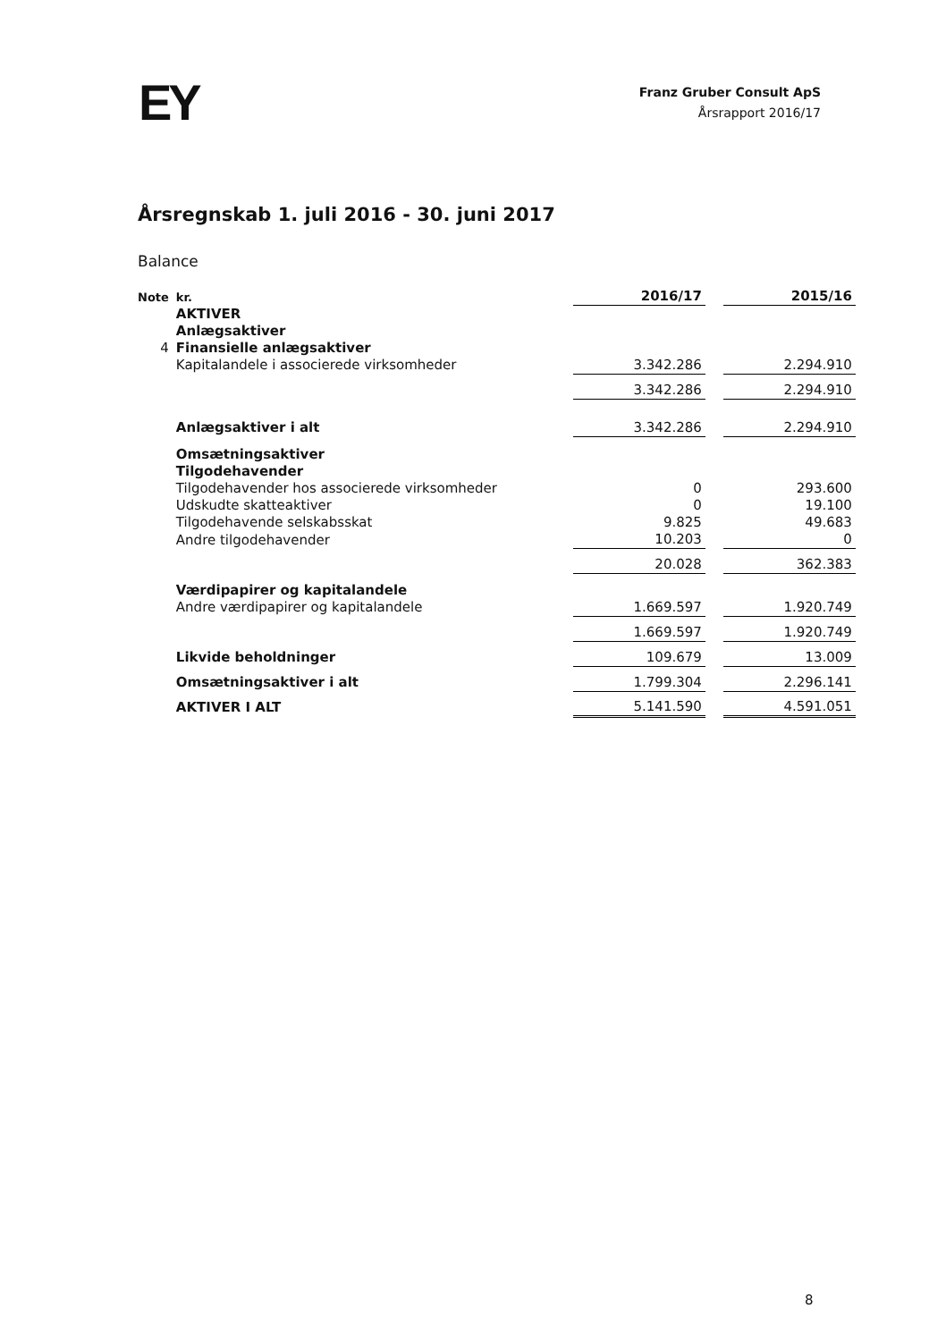EY
Franz Gruber Consult ApS
Årsrapport 2016/17
Årsregnskab 1. juli 2016 - 30. juni 2017
Balance
| Note | kr. | 2016/17 | | 2015/16 |
| | AKTIVER | | | |
| | Anlægsaktiver | | | |
| 4 | Finansielle anlægsaktiver | | | |
| | Kapitalandele i associerede virksomheder | 3.342.286 | | 2.294.910 |
| | | 3.342.286 | | 2.294.910 |
| | Anlægsaktiver i alt | 3.342.286 | | 2.294.910 |
| | Omsætningsaktiver | | | |
| | Tilgodehavender | | | |
| | Tilgodehavender hos associerede virksomheder | 0 | | 293.600 |
| | Udskudte skatteaktiver | 0 | | 19.100 |
| | Tilgodehavende selskabsskat | 9.825 | | 49.683 |
| | Andre tilgodehavender | 10.203 | | 0 |
| | | 20.028 | | 362.383 |
| | Værdipapirer og kapitalandele | | | |
| | Andre værdipapirer og kapitalandele | 1.669.597 | | 1.920.749 |
| | | 1.669.597 | | 1.920.749 |
| | Likvide beholdninger | 109.679 | | 13.009 |
| | Omsætningsaktiver i alt | 1.799.304 | | 2.296.141 |
| | AKTIVER I ALT | 5.141.590 | | 4.591.051 |
8